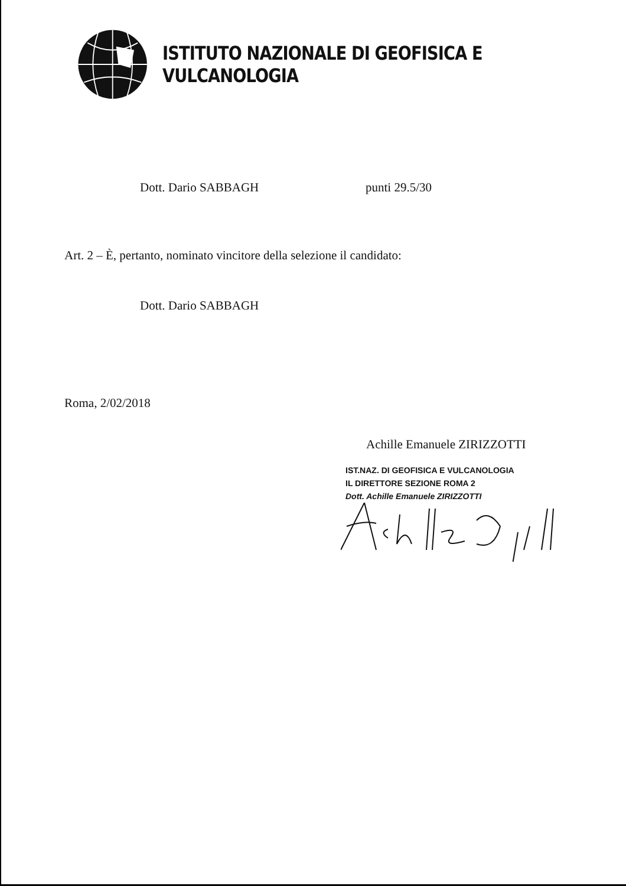ISTITUTO NAZIONALE DI GEOFISICA E VULCANOLOGIA
Dott. Dario SABBAGH punti 29.5/30
Art. 2 – È, pertanto, nominato vincitore della selezione il candidato:
Dott. Dario SABBAGH
Roma, 2/02/2018
Achille Emanuele ZIRIZZOTTI
IST.NAZ. DI GEOFISICA E VULCANOLOGIA
IL DIRETTORE SEZIONE ROMA 2
Dott. Achille Emanuele ZIRIZZOTTI